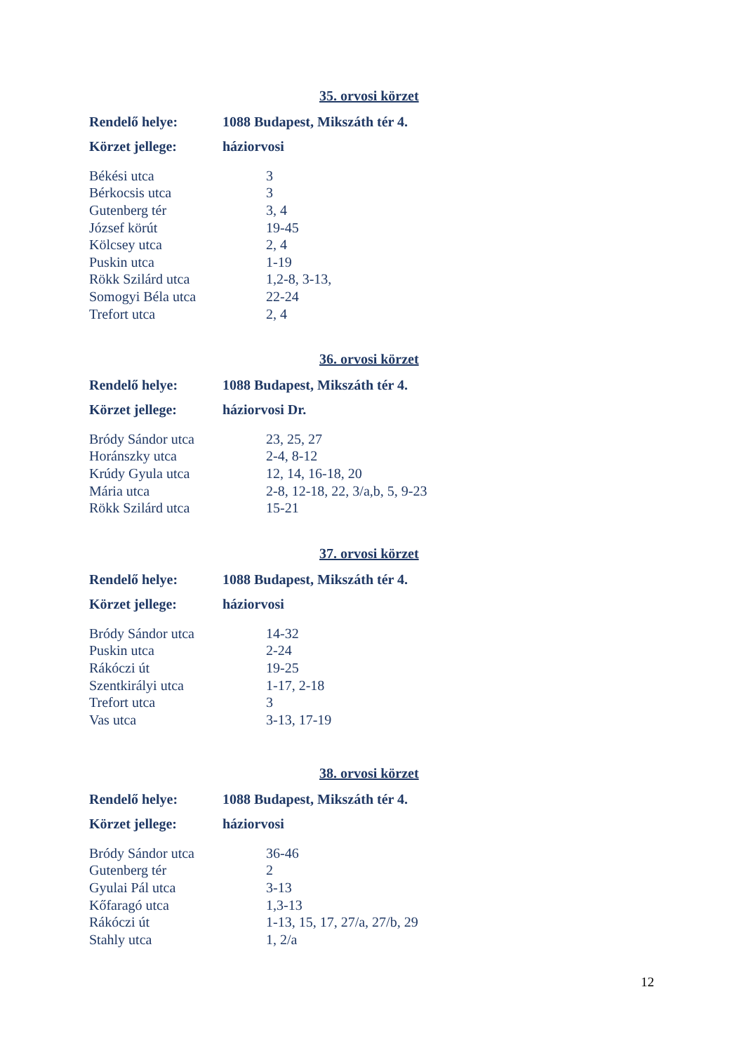35. orvosi körzet
Rendelő helye: 1088 Budapest, Mikszáth tér 4.
Körzet jellege: háziorvosi
| Békési utca | 3 |
| Bérkocsis utca | 3 |
| Gutenberg tér | 3, 4 |
| József körút | 19-45 |
| Kölcsey utca | 2, 4 |
| Puskin utca | 1-19 |
| Rökk Szilárd utca | 1,2-8, 3-13, |
| Somogyi Béla utca | 22-24 |
| Trefort utca | 2, 4 |
36. orvosi körzet
Rendelő helye: 1088 Budapest, Mikszáth tér 4.
Körzet jellege: háziorvosi Dr.
| Bródy Sándor utca | 23, 25, 27 |
| Horánszky utca | 2-4, 8-12 |
| Krúdy Gyula utca | 12, 14, 16-18, 20 |
| Mária utca | 2-8, 12-18, 22, 3/a,b, 5, 9-23 |
| Rökk Szilárd utca | 15-21 |
37. orvosi körzet
Rendelő helye: 1088 Budapest, Mikszáth tér 4.
Körzet jellege: háziorvosi
| Bródy Sándor utca | 14-32 |
| Puskin utca | 2-24 |
| Rákóczi út | 19-25 |
| Szentkirályi utca | 1-17, 2-18 |
| Trefort utca | 3 |
| Vas utca | 3-13, 17-19 |
38. orvosi körzet
Rendelő helye: 1088 Budapest, Mikszáth tér 4.
Körzet jellege: háziorvosi
| Bródy Sándor utca | 36-46 |
| Gutenberg tér | 2 |
| Gyulai Pál utca | 3-13 |
| Kőfaragó utca | 1,3-13 |
| Rákóczi út | 1-13, 15, 17, 27/a, 27/b, 29 |
| Stahly utca | 1, 2/a |
12